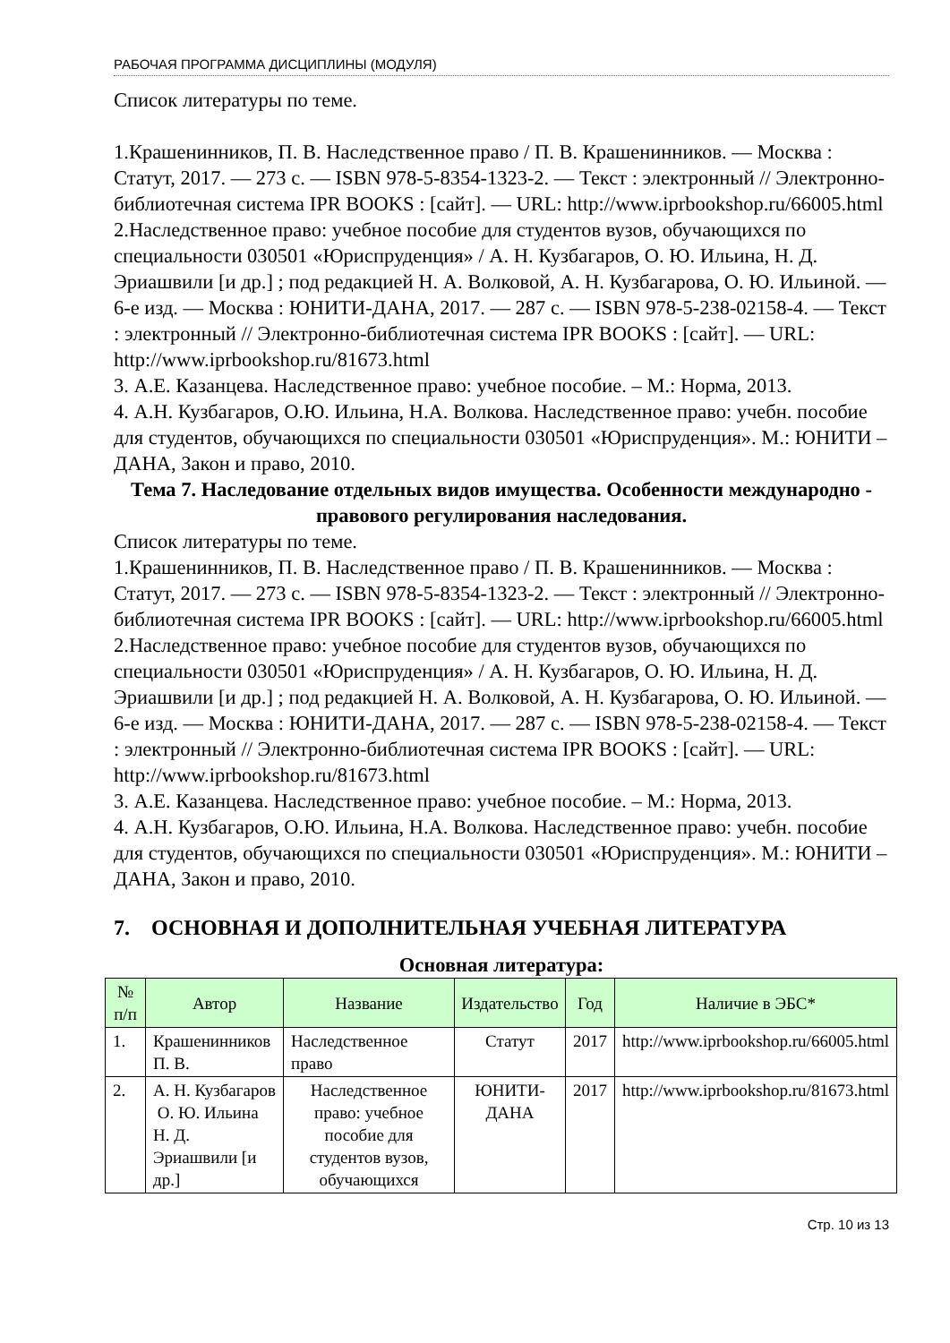РАБОЧАЯ ПРОГРАММА ДИСЦИПЛИНЫ (МОДУЛЯ)
Список литературы по теме.
1.Крашенинников, П. В. Наследственное право / П. В. Крашенинников. — Москва : Статут, 2017. — 273 c. — ISBN 978-5-8354-1323-2. — Текст : электронный // Электронно-библиотечная система IPR BOOKS : [сайт]. — URL: http://www.iprbookshop.ru/66005.html
2.Наследственное право: учебное пособие для студентов вузов, обучающихся по специальности 030501 «Юриспруденция» / А. Н. Кузбагаров, О. Ю. Ильина, Н. Д. Эриашвили [и др.] ; под редакцией Н. А. Волковой, А. Н. Кузбагарова, О. Ю. Ильиной. — 6-е изд. — Москва : ЮНИТИ-ДАНА, 2017. — 287 c. — ISBN 978-5-238-02158-4. — Текст : электронный // Электронно-библиотечная система IPR BOOKS : [сайт]. — URL: http://www.iprbookshop.ru/81673.html
3. А.Е. Казанцева. Наследственное право: учебное пособие. – М.: Норма, 2013.
4. А.Н. Кузбагаров, О.Ю. Ильина, Н.А. Волкова. Наследственное право: учебн. пособие для студентов, обучающихся по специальности 030501 «Юриспруденция». М.: ЮНИТИ – ДАНА, Закон и право, 2010.
Тема 7. Наследование отдельных видов имущества. Особенности международно - правового регулирования наследования.
Список литературы по теме.
1.Крашенинников, П. В. Наследственное право / П. В. Крашенинников. — Москва : Статут, 2017. — 273 c. — ISBN 978-5-8354-1323-2. — Текст : электронный // Электронно-библиотечная система IPR BOOKS : [сайт]. — URL: http://www.iprbookshop.ru/66005.html
2.Наследственное право: учебное пособие для студентов вузов, обучающихся по специальности 030501 «Юриспруденция» / А. Н. Кузбагаров, О. Ю. Ильина, Н. Д. Эриашвили [и др.] ; под редакцией Н. А. Волковой, А. Н. Кузбагарова, О. Ю. Ильиной. — 6-е изд. — Москва : ЮНИТИ-ДАНА, 2017. — 287 c. — ISBN 978-5-238-02158-4. — Текст : электронный // Электронно-библиотечная система IPR BOOKS : [сайт]. — URL: http://www.iprbookshop.ru/81673.html
3. А.Е. Казанцева. Наследственное право: учебное пособие. – М.: Норма, 2013.
4. А.Н. Кузбагаров, О.Ю. Ильина, Н.А. Волкова. Наследственное право: учебн. пособие для студентов, обучающихся по специальности 030501 «Юриспруденция». М.: ЮНИТИ – ДАНА, Закон и право, 2010.
7. ОСНОВНАЯ И ДОПОЛНИТЕЛЬНАЯ УЧЕБНАЯ ЛИТЕРАТУРА
Основная литература:
| № п/п | Автор | Название | Издательство | Год | Наличие в ЭБС* |
| --- | --- | --- | --- | --- | --- |
| 1. | Крашенинников П. В. | Наследственное право | Статут | 2017 | http://www.iprbookshop.ru/66005.html |
| 2. | А. Н. Кузбагаров О. Ю. Ильина Н. Д. Эриашвили [и др.] | Наследственное право: учебное пособие для студентов вузов, обучающихся | ЮНИТИ-ДАНА | 2017 | http://www.iprbookshop.ru/81673.html |
Стр. 10 из 13